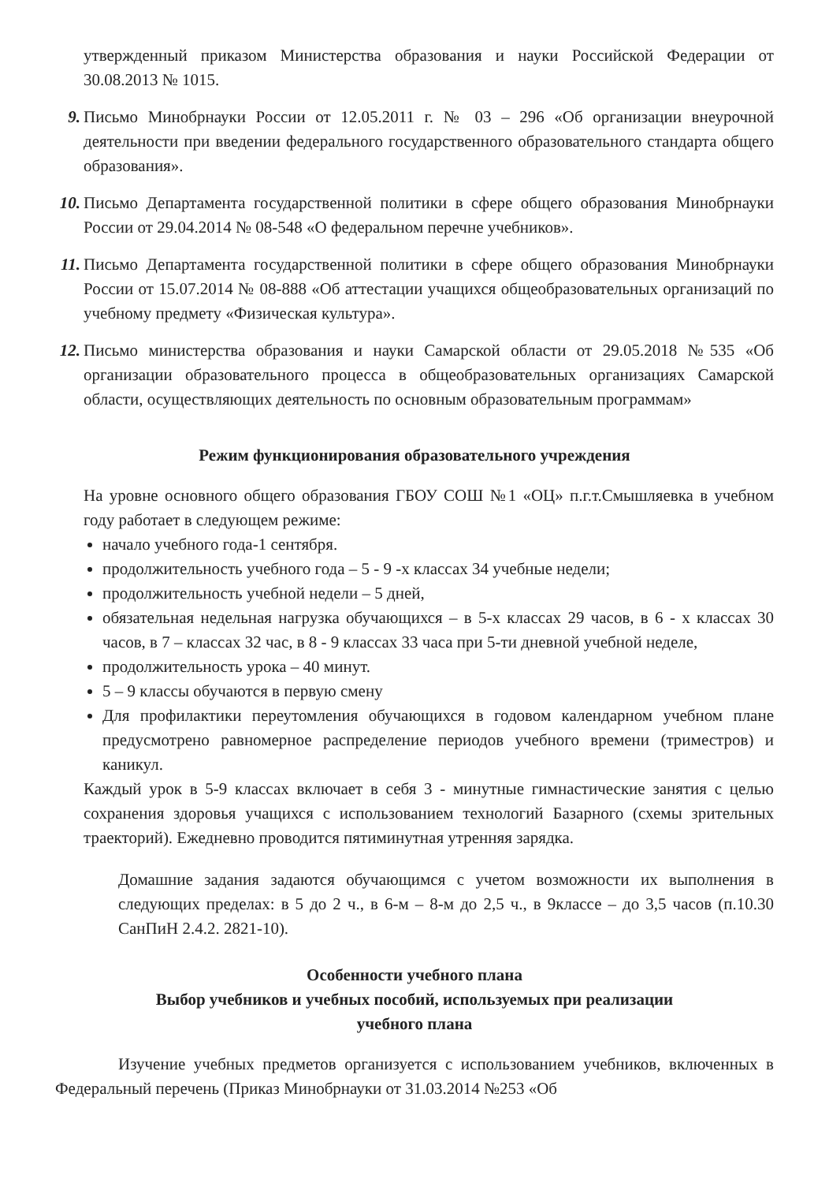утвержденный приказом Министерства образования и науки Российской Федерации от 30.08.2013 № 1015.
9. Письмо Минобрнауки России от 12.05.2011 г. № 03 – 296 «Об организации внеурочной деятельности при введении федерального государственного образовательного стандарта общего образования».
10.
Письмо Департамента государственной политики в сфере общего образования Минобрнауки России от 29.04.2014 № 08-548 «О федеральном перечне учебников».
11.
Письмо Департамента государственной политики в сфере общего образования Минобрнауки России от 15.07.2014 № 08-888 «Об аттестации учащихся общеобразовательных организаций по учебному предмету «Физическая культура».
12.
Письмо министерства образования и науки Самарской области от 29.05.2018 №535 «Об организации образовательного процесса в общеобразовательных организациях Самарской области, осуществляющих деятельность по основным образовательным программам»
Режим функционирования образовательного учреждения
На уровне основного общего образования ГБОУ СОШ №1 «ОЦ» п.г.т.Смышляевка в учебном году работает в следующем режиме:
начало учебного года-1 сентября.
продолжительность учебного года – 5 - 9 -х классах 34 учебные недели;
продолжительность учебной недели – 5 дней,
обязательная недельная нагрузка обучающихся – в 5-х классах 29 часов, в 6 - х классах 30 часов, в 7 – классах 32 час, в 8 - 9 классах 33 часа при 5-ти дневной учебной неделе,
продолжительность урока – 40 минут.
5 – 9 классы обучаются в первую смену
Для профилактики переутомления обучающихся в годовом календарном учебном плане предусмотрено равномерное распределение периодов учебного времени (триместров) и каникул.
Каждый урок в 5-9 классах включает в себя 3 - минутные гимнастические занятия с целью сохранения здоровья учащихся с использованием технологий Базарного (схемы зрительных траекторий). Ежедневно проводится пятиминутная утренняя зарядка.
Домашние задания задаются обучающимся с учетом возможности их выполнения в следующих пределах: в 5 до 2 ч., в 6-м – 8-м до 2,5 ч., в 9классе – до 3,5 часов (п.10.30 СанПиН 2.4.2. 2821-10).
Особенности учебного плана
Выбор учебников и учебных пособий, используемых при реализации
учебного плана
Изучение учебных предметов организуется с использованием учебников, включенных в Федеральный перечень (Приказ Минобрнауки от 31.03.2014 №253 «Об